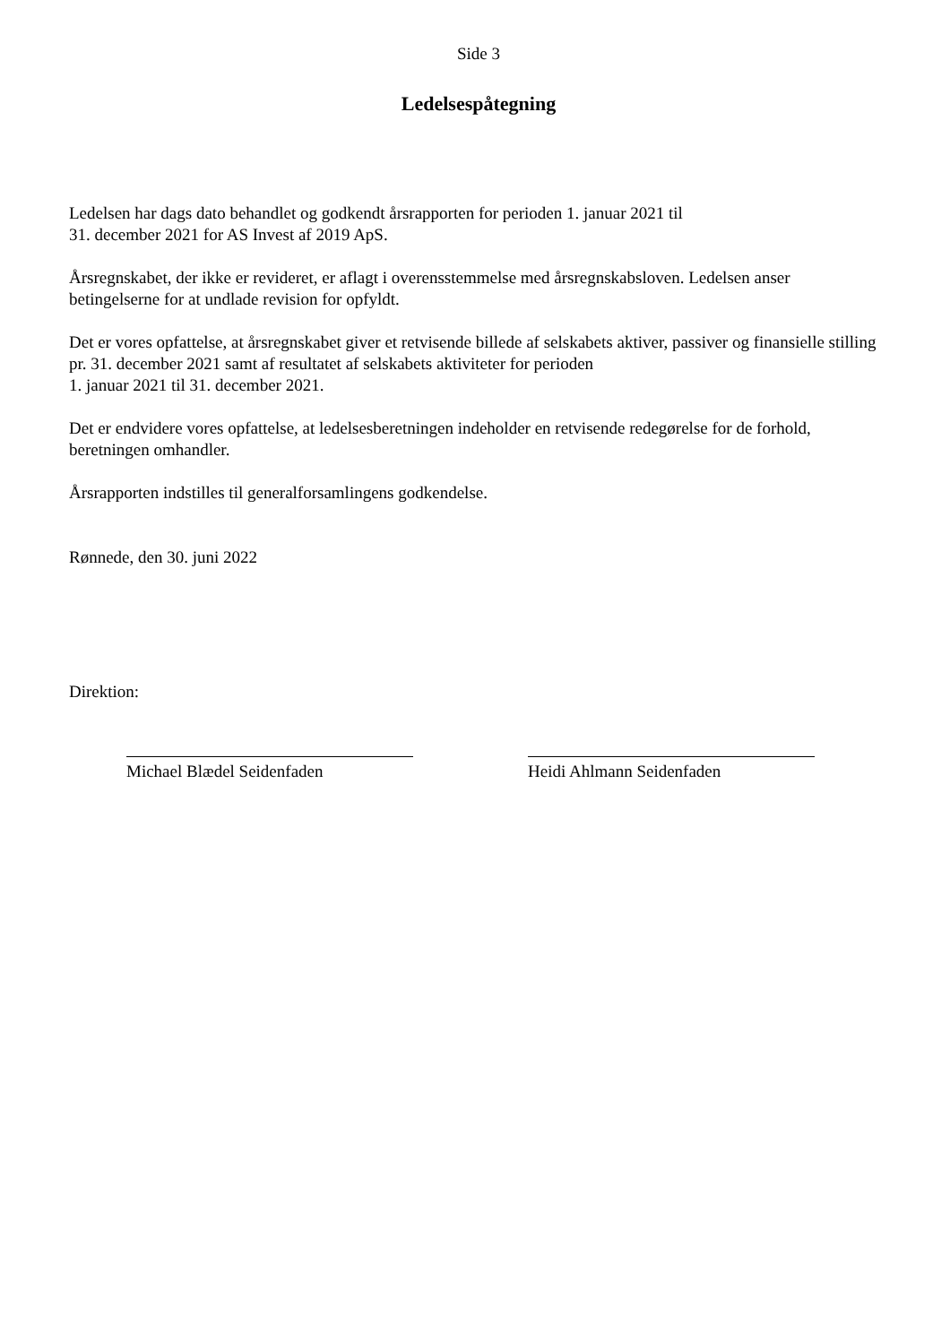Side 3
Ledelsespåtegning
Ledelsen har dags dato behandlet og godkendt årsrapporten for perioden 1. januar 2021 til
31. december 2021 for AS Invest af 2019 ApS.
Årsregnskabet, der ikke er revideret, er aflagt i overensstemmelse med årsregnskabsloven. Ledelsen anser betingelserne for at undlade revision for opfyldt.
Det er vores opfattelse, at årsregnskabet giver et retvisende billede af selskabets aktiver, passiver og finansielle stilling pr. 31. december 2021 samt af resultatet af selskabets aktiviteter for perioden
1. januar 2021 til 31. december 2021.
Det er endvidere vores opfattelse, at ledelsesberetningen indeholder en retvisende redegørelse for de forhold, beretningen omhandler.
Årsrapporten indstilles til generalforsamlingens godkendelse.
Rønnede, den 30. juni 2022
Direktion:
Michael Blædel Seidenfaden Heidi Ahlmann Seidenfaden